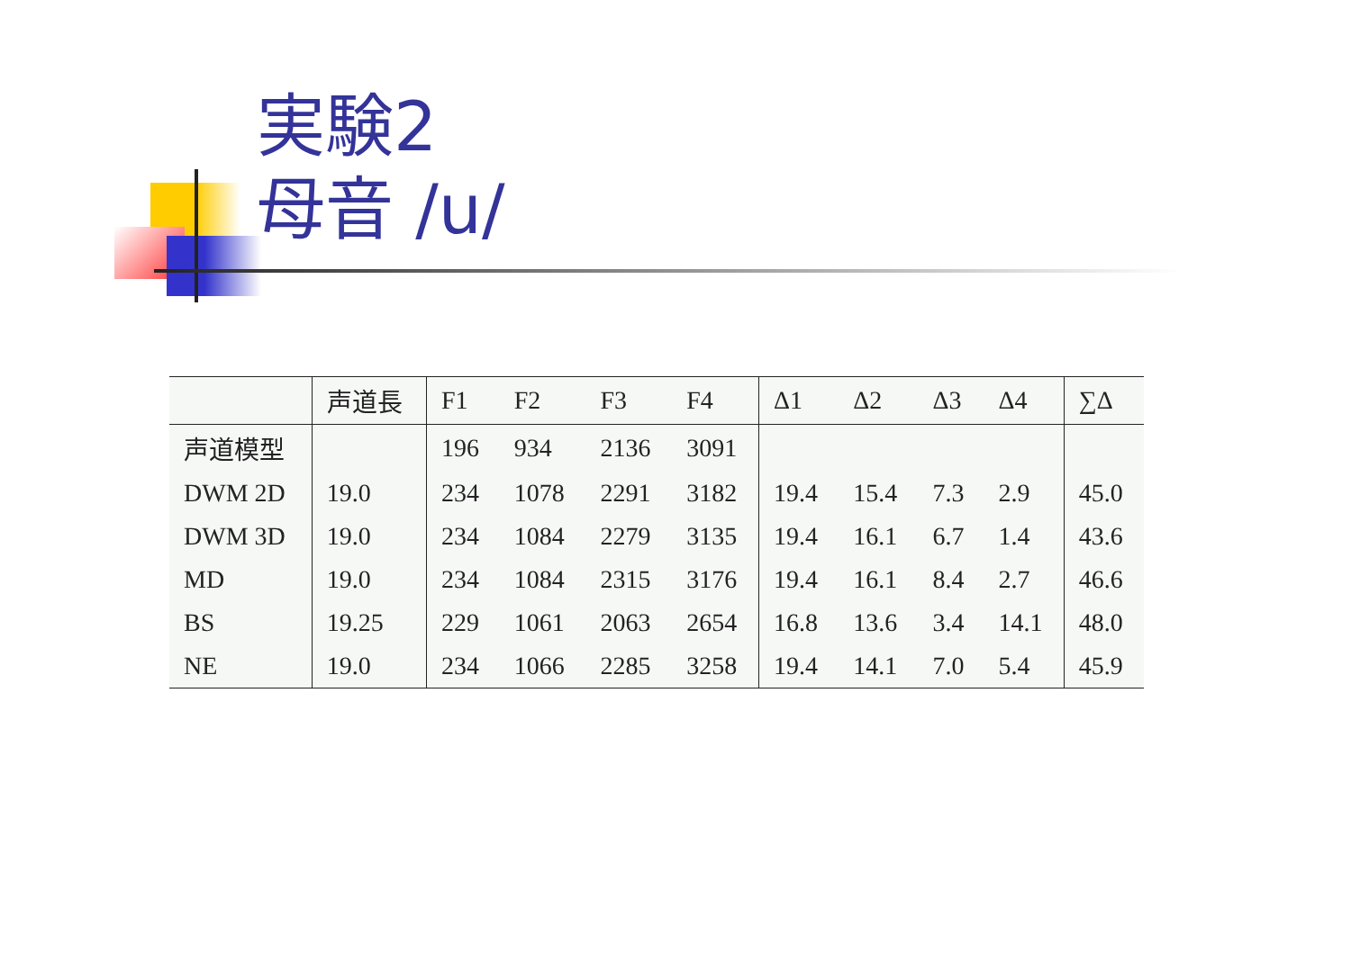実験2
母音 /u/
| | 声道長 | F1 | F2 | F3 | F4 | Δ1 | Δ2 | Δ3 | Δ4 | ∑Δ |
| --- | --- | --- | --- | --- | --- | --- | --- | --- | --- | --- |
| 声道模型 | | 196 | 934 | 2136 | 3091 | | | | | |
| DWM 2D | 19.0 | 234 | 1078 | 2291 | 3182 | 19.4 | 15.4 | 7.3 | 2.9 | 45.0 |
| DWM 3D | 19.0 | 234 | 1084 | 2279 | 3135 | 19.4 | 16.1 | 6.7 | 1.4 | 43.6 |
| MD | 19.0 | 234 | 1084 | 2315 | 3176 | 19.4 | 16.1 | 8.4 | 2.7 | 46.6 |
| BS | 19.25 | 229 | 1061 | 2063 | 2654 | 16.8 | 13.6 | 3.4 | 14.1 | 48.0 |
| NE | 19.0 | 234 | 1066 | 2285 | 3258 | 19.4 | 14.1 | 7.0 | 5.4 | 45.9 |